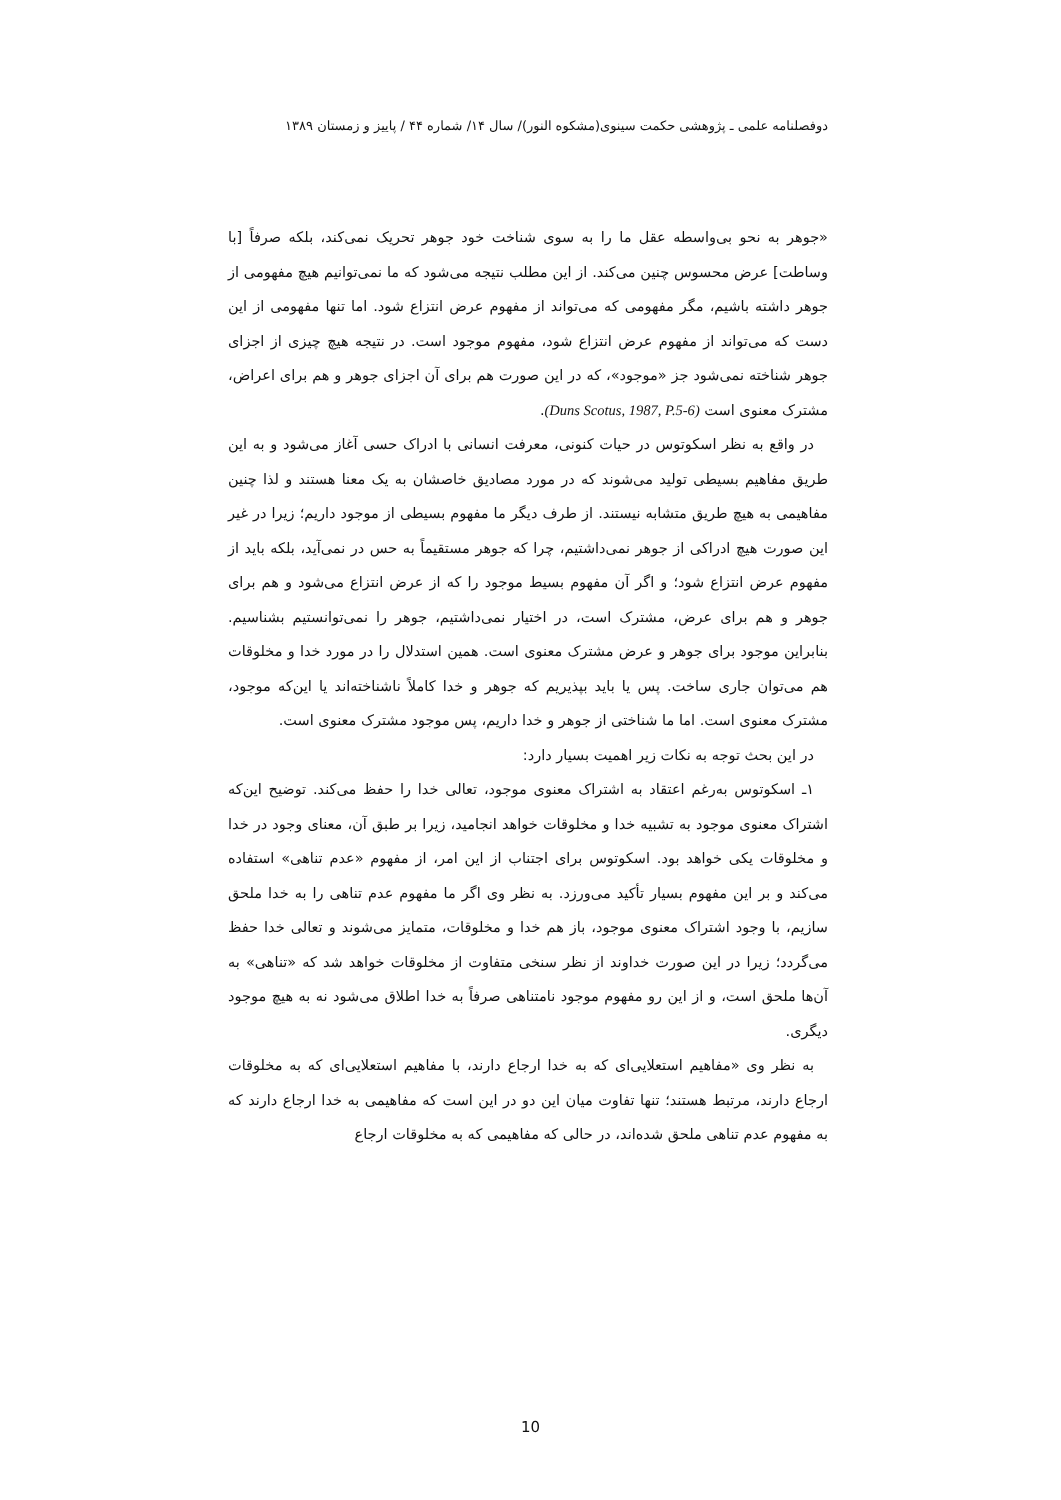دوفصلنامه علمی ـ پژوهشی حکمت سینوی(مشکوه النور)/ سال ۱۴/ شماره ۴۴ / پاییز و زمستان ۱۳۸۹
«جوهر به نحو بی‌واسطه عقل ما را به سوی شناخت خود جوهر تحریک نمی‌کند، بلکه صرفاً [با وساطت] عرض محسوس چنین می‌کند. از این مطلب نتیجه می‌شود که ما نمی‌توانیم هیچ مفهومی از جوهر داشته باشیم، مگر مفهومی که می‌تواند از مفهوم عرض انتزاع شود. اما تنها مفهومی از این دست که می‌تواند از مفهوم عرض انتزاع شود، مفهوم موجود است. در نتیجه هیچ چیزی از اجزای جوهر شناخته نمی‌شود جز «موجود»، که در این صورت هم برای آن اجزای جوهر و هم برای اعراض، مشترک معنوی است (Duns Scotus, 1987, P.5-6).
در واقع به نظر اسکوتوس در حیات کنونی، معرفت انسانی با ادراک حسی آغاز می‌شود و به این طریق مفاهیم بسیطی تولید می‌شوند که در مورد مصادیق خاصشان به یک معنا هستند و لذا چنین مفاهیمی به هیچ طریق متشابه نیستند. از طرف دیگر ما مفهوم بسیطی از موجود داریم؛ زیرا در غیر این صورت هیچ ادراکی از جوهر نمی‌داشتیم، چرا که جوهر مستقیماً به حس در نمی‌آید، بلکه باید از مفهوم عرض انتزاع شود؛ و اگر آن مفهوم بسیط موجود را که از عرض انتزاع می‌شود و هم برای جوهر و هم برای عرض، مشترک است، در اختیار نمی‌داشتیم، جوهر را نمی‌توانستیم بشناسیم. بنابراین موجود برای جوهر و عرض مشترک معنوی است. همین استدلال را در مورد خدا و مخلوقات هم می‌توان جاری ساخت. پس یا باید بپذیریم که جوهر و خدا کاملاً ناشناخته‌اند یا این‌که موجود، مشترک معنوی است. اما ما شناختی از جوهر و خدا داریم، پس موجود مشترک معنوی است.
در این بحث توجه به نکات زیر اهمیت بسیار دارد:
۱ـ اسکوتوس به‌رغم اعتقاد به اشتراک معنوی موجود، تعالی خدا را حفظ می‌کند. توضیح این‌که اشتراک معنوی موجود به تشبیه خدا و مخلوقات خواهد انجامید، زیرا بر طبق آن، معنای وجود در خدا و مخلوقات یکی خواهد بود. اسکوتوس برای اجتناب از این امر، از مفهوم «عدم تناهی» استفاده می‌کند و بر این مفهوم بسیار تأکید می‌ورزد. به نظر وی اگر ما مفهوم عدم تناهی را به خدا ملحق سازیم، با وجود اشتراک معنوی موجود، باز هم خدا و مخلوقات، متمایز می‌شوند و تعالی خدا حفظ می‌گردد؛ زیرا در این صورت خداوند از نظر سنخی متفاوت از مخلوقات خواهد شد که «تناهی» به آن‌ها ملحق است، و از این رو مفهوم موجود نامتناهی صرفاً به خدا اطلاق می‌شود نه به هیچ موجود دیگری.
به نظر وی «مفاهیم استعلایی‌ای که به خدا ارجاع دارند، با مفاهیم استعلایی‌ای که به مخلوقات ارجاع دارند، مرتبط هستند؛ تنها تفاوت میان این دو در این است که مفاهیمی به خدا ارجاع دارند که به مفهوم عدم تناهی ملحق شده‌اند، در حالی که مفاهیمی که به مخلوقات ارجاع
10